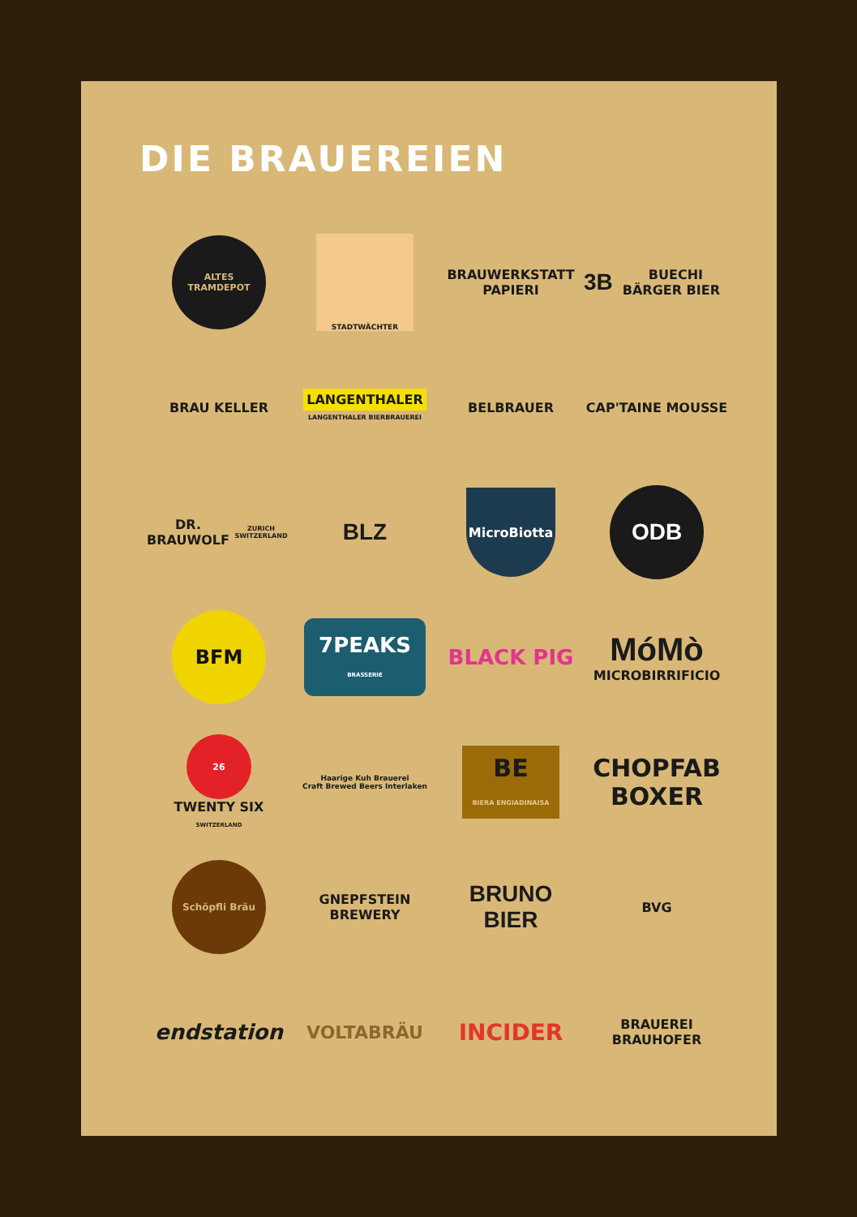DIE BRAUEREIEN
ALTES TRAMDEPOT
STADTWÄCHTER
BRAUWERKSTATT
PAPIERI
3B BUECHI BÄRGER BIER
BRAU KELLER
LANGENTHALER
LANGENTHALER BIERBRAUEREI
BELBRAUER
CAP'TAINE MOUSSE
DR. BRAUWOLF
ZURICH SWITZERLAND
BLZ
MicroBiotta
ODB
BFM
7PEAKS
BRASSERIE
BLACK PIG
MóMò
MICROBIRRIFICIO
26
TWENTY SIX
SWITZERLAND
Haarige Kuh Brauerei
Craft Brewed Beers Interlaken
BE
BIERA ENGIADINAISA
CHOPFAB
BOXER
Schöpfli Bräu
GNEPFSTEIN
BREWERY
BRUNO
BIER
BVG
endstation
VOLTABRÄU
INCIDER
BRAUEREI
BRAUHOFER